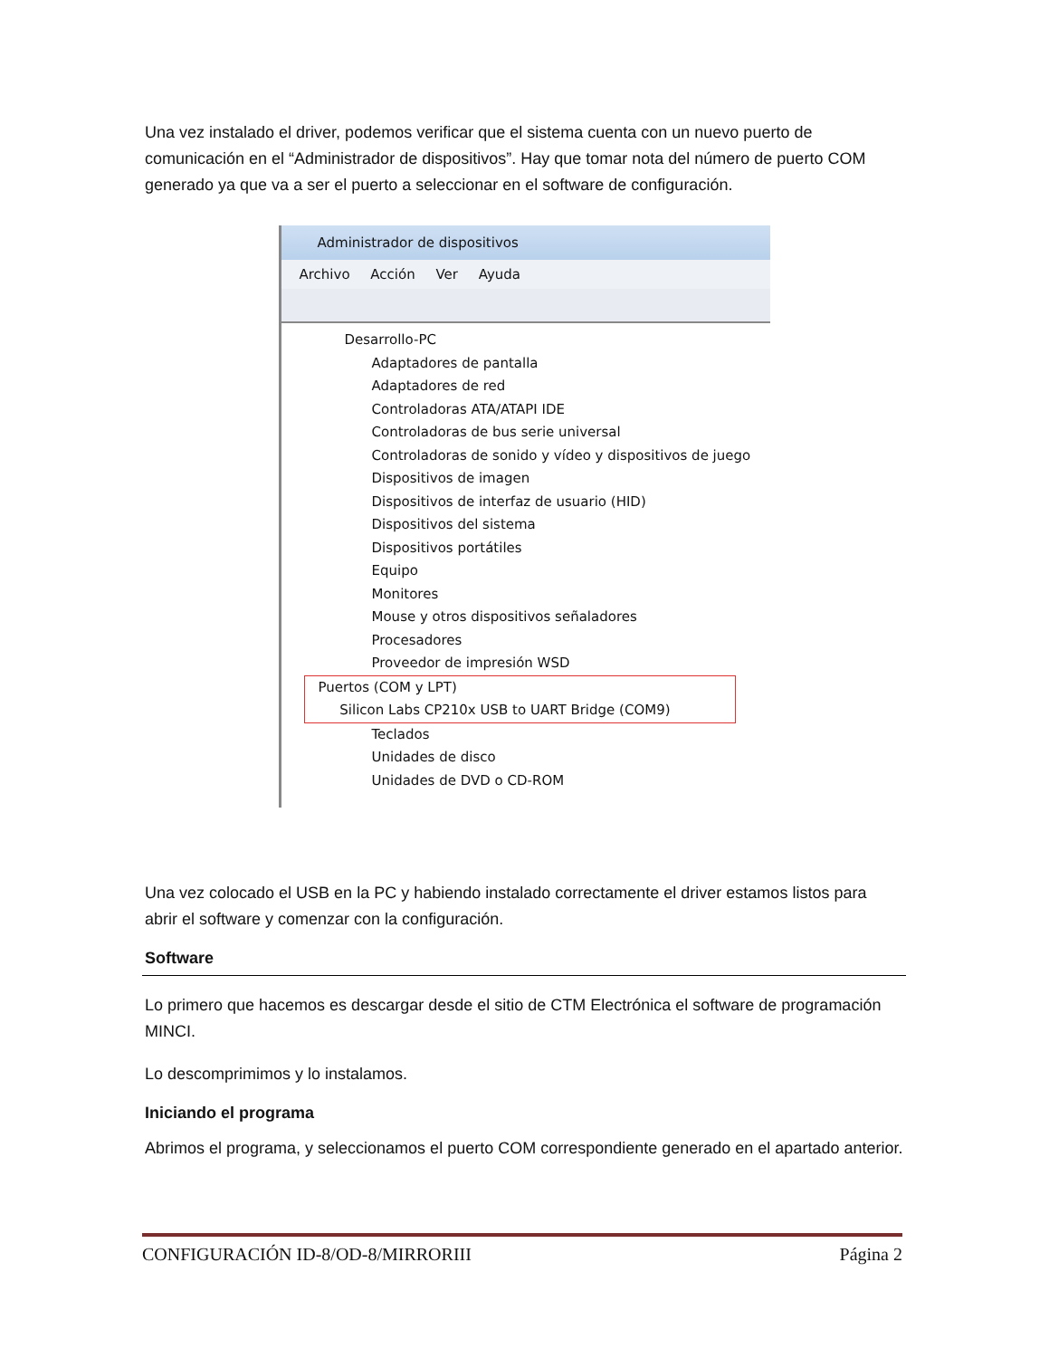Una vez instalado el driver, podemos verificar que el sistema cuenta con un nuevo puerto de comunicación en el “Administrador de dispositivos”. Hay que tomar nota del número de puerto COM generado ya que va a ser el puerto a seleccionar en el software de configuración.
Administrador de dispositivos
Archivo Acción Ver Ayuda
Desarrollo-PC
Adaptadores de pantalla
Adaptadores de red
Controladoras ATA/ATAPI IDE
Controladoras de bus serie universal
Controladoras de sonido y vídeo y dispositivos de juego
Dispositivos de imagen
Dispositivos de interfaz de usuario (HID)
Dispositivos del sistema
Dispositivos portátiles
Equipo
Monitores
Mouse y otros dispositivos señaladores
Procesadores
Proveedor de impresión WSD
Puertos (COM y LPT)
Silicon Labs CP210x USB to UART Bridge (COM9)
Teclados
Unidades de disco
Unidades de DVD o CD-ROM
Una vez colocado el USB en la PC y habiendo instalado correctamente el driver estamos listos para abrir el software y comenzar con la configuración.
Software
Lo primero que hacemos es descargar desde el sitio de CTM Electrónica el software de programación MINCI.
Lo descomprimimos y lo instalamos.
Iniciando el programa
Abrimos el programa, y seleccionamos el puerto COM correspondiente generado en el apartado anterior.
CONFIGURACIÓN ID-8/OD-8/MIRRORIII Página 2